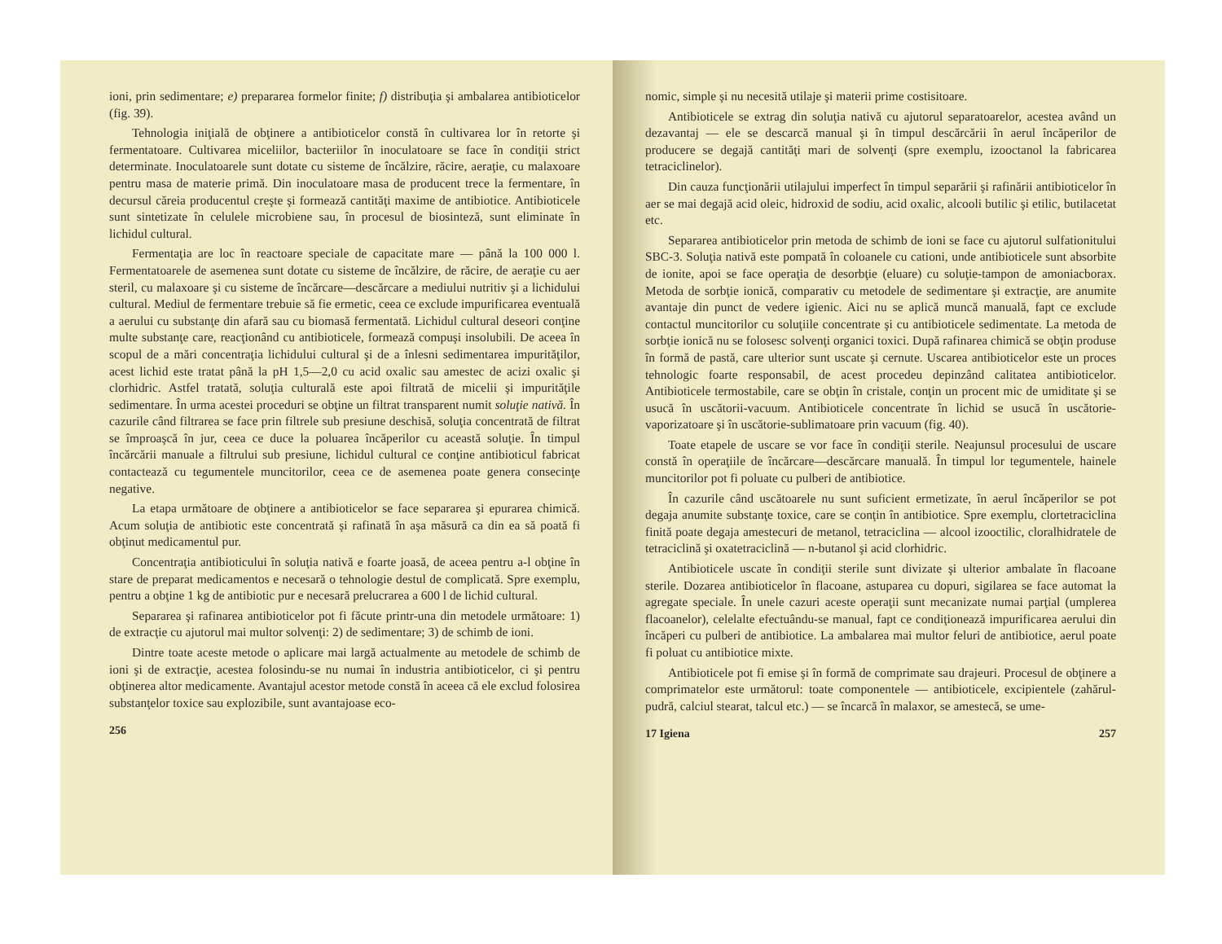ioni, prin sedimentare; e) prepararea formelor finite; f) distribuţia şi ambalarea antibioticelor (fig. 39).
Tehnologia iniţială de obţinere a antibioticelor constă în cultivarea lor în retorte şi fermentatoare. Cultivarea miceliilor, bacteriilor în inoculatoare se face în condiţii strict determinate. Inoculatoarele sunt dotate cu sisteme de încălzire, răcire, aeraţie, cu malaxoare pentru masa de materie primă. Din inoculatoare masa de producent trece la fermentare, în decursul căreia producentul creşte şi formează cantităţi maxime de antibiotice. Antibioticele sunt sintetizate în celulele microbiene sau, în procesul de biosinteză, sunt eliminate în lichidul cultural.
Fermentaţia are loc în reactoare speciale de capacitate mare — până la 100 000 l. Fermentatoarele de asemenea sunt dotate cu sisteme de încălzire, de răcire, de aeraţie cu aer steril, cu malaxoare şi cu sisteme de încărcare—descărcare a mediului nutritiv şi a lichidului cultural. Mediul de fermentare trebuie să fie ermetic, ceea ce exclude impurificarea eventuală a aerului cu substanţe din afară sau cu biomasă fermentată. Lichidul cultural deseori conţine multe substanţe care, reacţionând cu antibioticele, formează compuşi insolubili. De aceea în scopul de a mări concentraţia lichidului cultural şi de a înlesni sedimentarea impurităţilor, acest lichid este tratat până la pH 1,5—2,0 cu acid oxalic sau amestec de acizi oxalic şi clorhidric. Astfel tratată, soluţia culturală este apoi filtrată de micelii şi impurităţile sedimentare. În urma acestei proceduri se obţine un filtrat transparent numit soluţie nativă. În cazurile când filtrarea se face prin filtrele sub presiune deschisă, soluţia concentrată de filtrat se împroaşcă în jur, ceea ce duce la poluarea încăperilor cu această soluţie. În timpul încărcării manuale a filtrului sub presiune, lichidul cultural ce conţine antibioticul fabricat contactează cu tegumentele muncitorilor, ceea ce de asemenea poate genera consecinţe negative.
La etapa următoare de obţinere a antibioticelor se face separarea şi epurarea chimică. Acum soluţia de antibiotic este concentrată şi rafinată în aşa măsură ca din ea să poată fi obţinut medicamentul pur.
Concentraţia antibioticului în soluţia nativă e foarte joasă, de aceea pentru a-l obţine în stare de preparat medicamentos e necesară o tehnologie destul de complicată. Spre exemplu, pentru a obţine 1 kg de antibiotic pur e necesară prelucrarea a 600 l de lichid cultural.
Separarea şi rafinarea antibioticelor pot fi făcute printr-una din metodele următoare: 1) de extracţie cu ajutorul mai multor solvenţi: 2) de sedimentare; 3) de schimb de ioni.
Dintre toate aceste metode o aplicare mai largă actualmente au metodele de schimb de ioni şi de extracţie, acestea folosindu-se nu numai în industria antibioticelor, ci şi pentru obţinerea altor medicamente. Avantajul acestor metode constă în aceea că ele exclud folosirea substanţelor toxice sau explozibile, sunt avantajoase eco-
256
nomic, simple şi nu necesită utilaje şi materii prime costisitoare.
Antibioticele se extrag din soluţia nativă cu ajutorul separatoarelor, acestea având un dezavantaj — ele se descarcă manual şi în timpul descărcării în aerul încăperilor de producere se degajă cantităţi mari de solvenţi (spre exemplu, izooctanol la fabricarea tetraciclinelor).
Din cauza funcţionării utilajului imperfect în timpul separării şi rafinării antibioticelor în aer se mai degajă acid oleic, hidroxid de sodiu, acid oxalic, alcooli butilic şi etilic, butilacetat etc.
Separarea antibioticelor prin metoda de schimb de ioni se face cu ajutorul sulfationitului SBC-3. Soluţia nativă este pompată în coloanele cu cationi, unde antibioticele sunt absorbite de ionite, apoi se face operaţia de desorbţie (eluare) cu soluţie-tampon de amoniacborax. Metoda de sorbţie ionică, comparativ cu metodele de sedimentare şi extracţie, are anumite avantaje din punct de vedere igienic. Aici nu se aplică muncă manuală, fapt ce exclude contactul muncitorilor cu soluţiile concentrate şi cu antibioticele sedimentate. La metoda de sorbţie ionică nu se folosesc solvenţi organici toxici. După rafinarea chimică se obţin produse în formă de pastă, care ulterior sunt uscate şi cernute. Uscarea antibioticelor este un proces tehnologic foarte responsabil, de acest procedeu depinzând calitatea antibioticelor. Antibioticele termostabile, care se obţin în cristale, conţin un procent mic de umiditate şi se usucă în uscătorii-vacuum. Antibioticele concentrate în lichid se usucă în uscătorie-vaporizatoare şi în uscătorie-sublimatoare prin vacuum (fig. 40).
Toate etapele de uscare se vor face în condiţii sterile. Neajunsul procesului de uscare constă în operaţiile de încărcare—descărcare manuală. În timpul lor tegumentele, hainele muncitorilor pot fi poluate cu pulberi de antibiotice.
În cazurile când uscătoarele nu sunt suficient ermetizate, în aerul încăperilor se pot degaja anumite substanţe toxice, care se conţin în antibiotice. Spre exemplu, clortetraciclina finită poate degaja amestecuri de metanol, tetraciclina — alcool izooctilic, cloralhidratele de tetraciclină şi oxatetraciclină — n-butanol şi acid clorhidric.
Antibioticele uscate în condiţii sterile sunt divizate şi ulterior ambalate în flacoane sterile. Dozarea antibioticelor în flacoane, astuparea cu dopuri, sigilarea se face automat la agregate speciale. În unele cazuri aceste operaţii sunt mecanizate numai parţial (umplerea flacoanelor), celelalte efectuându-se manual, fapt ce condiţionează impurificarea aerului din încăperi cu pulberi de antibiotice. La ambalarea mai multor feluri de antibiotice, aerul poate fi poluat cu antibiotice mixte.
Antibioticele pot fi emise şi în formă de comprimate sau drajeuri. Procesul de obţinere a comprimatelor este următorul: toate componentele — antibioticele, excipientele (zahărul-pudră, calciul stearat, talcul etc.) — se încarcă în malaxor, se amestecă, se ume-
17 Igiena 257